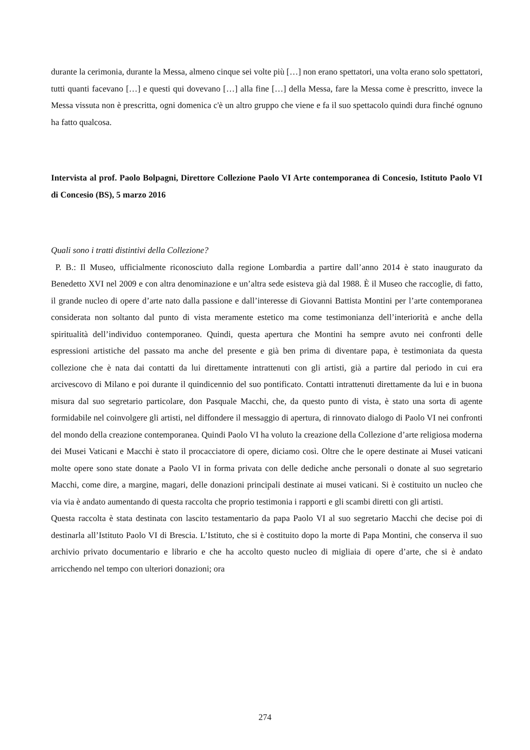durante la cerimonia, durante la Messa, almeno cinque sei volte più […] non erano spettatori, una volta erano solo spettatori, tutti quanti facevano […] e questi qui dovevano […] alla fine […] della Messa, fare la Messa come è prescritto, invece la Messa vissuta non è prescritta, ogni domenica c'è un altro gruppo che viene e fa il suo spettacolo quindi dura finché ognuno ha fatto qualcosa.
Intervista al prof. Paolo Bolpagni, Direttore Collezione Paolo VI Arte contemporanea di Concesio, Istituto Paolo VI di Concesio (BS), 5 marzo 2016
Quali sono i tratti distintivi della Collezione?
P. B.: Il Museo, ufficialmente riconosciuto dalla regione Lombardia a partire dall’anno 2014 è stato inaugurato da Benedetto XVI nel 2009 e con altra denominazione e un’altra sede esisteva già dal 1988. È il Museo che raccoglie, di fatto, il grande nucleo di opere d’arte nato dalla passione e dall’interesse di Giovanni Battista Montini per l’arte contemporanea considerata non soltanto dal punto di vista meramente estetico ma come testimonianza dell’interiorità e anche della spiritualità dell’individuo contemporaneo. Quindi, questa apertura che Montini ha sempre avuto nei confronti delle espressioni artistiche del passato ma anche del presente e già ben prima di diventare papa, è testimoniata da questa collezione che è nata dai contatti da lui direttamente intrattenuti con gli artisti, già a partire dal periodo in cui era arcivescovo di Milano e poi durante il quindicennio del suo pontificato. Contatti intrattenuti direttamente da lui e in buona misura dal suo segretario particolare, don Pasquale Macchi, che, da questo punto di vista, è stato una sorta di agente formidabile nel coinvolgere gli artisti, nel diffondere il messaggio di apertura, di rinnovato dialogo di Paolo VI nei confronti del mondo della creazione contemporanea. Quindi Paolo VI ha voluto la creazione della Collezione d’arte religiosa moderna dei Musei Vaticani e Macchi è stato il procacciatore di opere, diciamo così. Oltre che le opere destinate ai Musei vaticani molte opere sono state donate a Paolo VI in forma privata con delle dediche anche personali o donate al suo segretario Macchi, come dire, a margine, magari, delle donazioni principali destinate ai musei vaticani. Si è costituito un nucleo che via via è andato aumentando di questa raccolta che proprio testimonia i rapporti e gli scambi diretti con gli artisti.
Questa raccolta è stata destinata con lascito testamentario da papa Paolo VI al suo segretario Macchi che decise poi di destinarla all’Istituto Paolo VI di Brescia. L’Istituto, che si è costituito dopo la morte di Papa Montini, che conserva il suo archivio privato documentario e librario e che ha accolto questo nucleo di migliaia di opere d’arte, che si è andato arricchendo nel tempo con ulteriori donazioni; ora
274